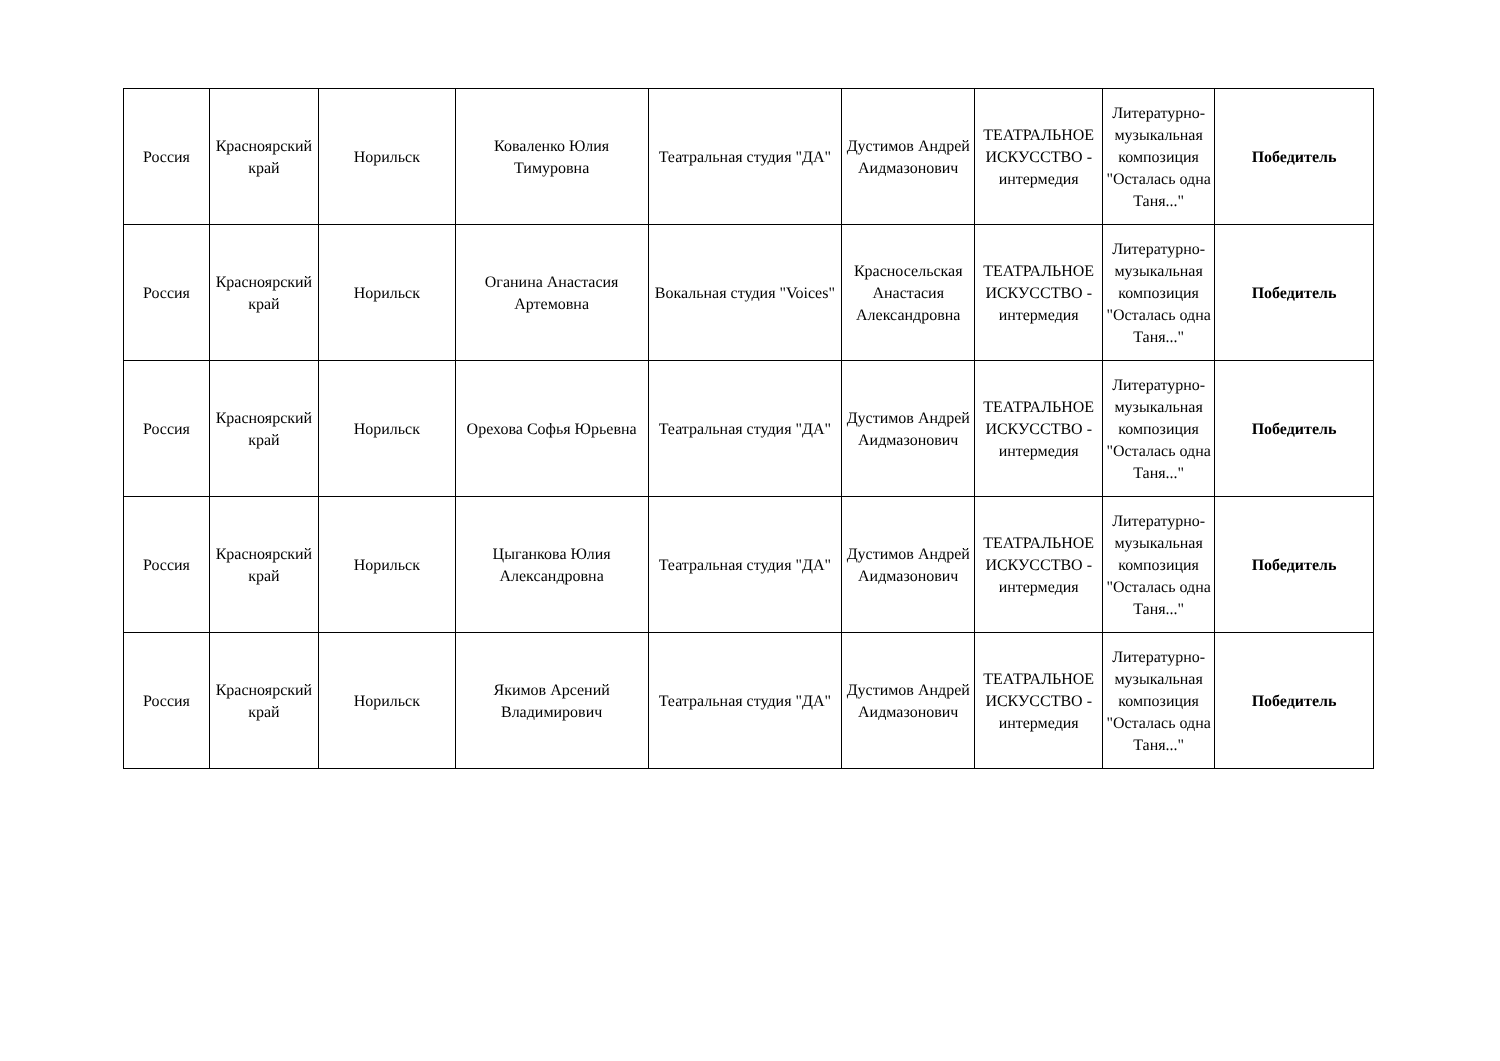| Россия | Красноярский край | Норильск | Коваленко Юлия Тимуровна | Театральная студия "ДА" | Дустимов Андрей Аидмазонович | ТЕАТРАЛЬНОЕ ИСКУССТВО - интермедия | Литературно-музыкальная композиция "Осталась одна Таня..." | Победитель |
| Россия | Красноярский край | Норильск | Оганина Анастасия Артемовна | Вокальная студия "Voices" | Красносельская Анастасия Александровна | ТЕАТРАЛЬНОЕ ИСКУССТВО - интермедия | Литературно-музыкальная композиция "Осталась одна Таня..." | Победитель |
| Россия | Красноярский край | Норильск | Орехова Софья Юрьевна | Театральная студия "ДА" | Дустимов Андрей Аидмазонович | ТЕАТРАЛЬНОЕ ИСКУССТВО - интермедия | Литературно-музыкальная композиция "Осталась одна Таня..." | Победитель |
| Россия | Красноярский край | Норильск | Цыганкова Юлия Александровна | Театральная студия "ДА" | Дустимов Андрей Аидмазонович | ТЕАТРАЛЬНОЕ ИСКУССТВО - интермедия | Литературно-музыкальная композиция "Осталась одна Таня..." | Победитель |
| Россия | Красноярский край | Норильск | Якимов Арсений Владимирович | Театральная студия "ДА" | Дустимов Андрей Аидмазонович | ТЕАТРАЛЬНОЕ ИСКУССТВО - интермедия | Литературно-музыкальная композиция "Осталась одна Таня..." | Победитель |